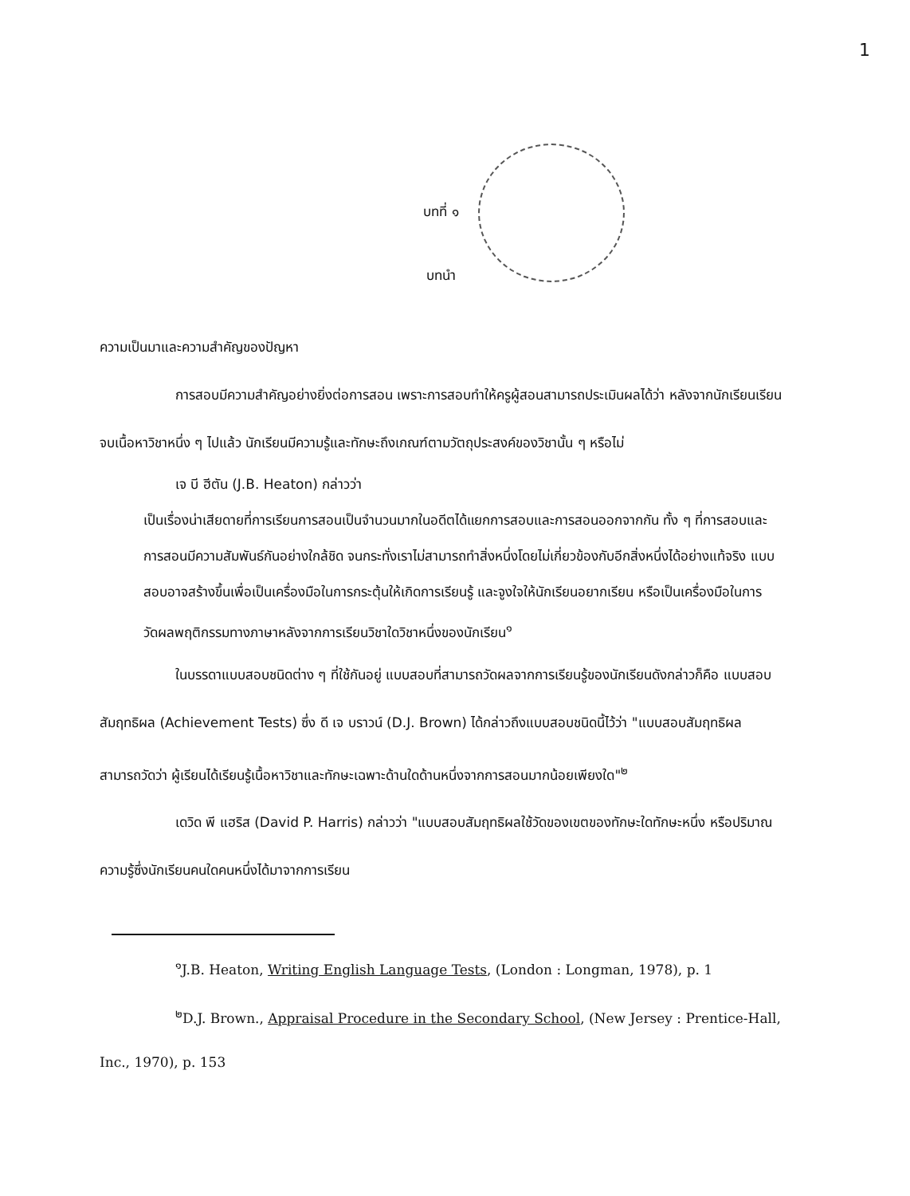1
บทที่ ๑
บทนำ
ความเป็นมาและความสำคัญของปัญหา
การสอบมีความสำคัญอย่างยิ่งต่อการสอน เพราะการสอบทำให้ครูผู้สอนสามารถประเมินผลได้ว่า หลังจากนักเรียนเรียนจบเนื้อหาวิชาหนึ่ง ๆ ไปแล้ว นักเรียนมีความรู้และทักษะถึงเกณฑ์ตามวัตถุประสงค์ของวิชานั้น ๆ หรือไม่
เจ บี ฮีตัน (J.B. Heaton) กล่าวว่า
เป็นเรื่องน่าเสียดายที่การเรียนการสอนเป็นจำนวนมากในอดีตได้แยกการสอบและการสอนออกจากกัน ทั้ง ๆ ที่การสอบและการสอนมีความสัมพันธ์กันอย่างใกล้ชิด จนกระทั่งเราไม่สามารถทำสิ่งหนึ่งโดยไม่เกี่ยวข้องกับอีกสิ่งหนึ่งได้อย่างแท้จริง แบบสอบอาจสร้างขึ้นเพื่อเป็นเครื่องมือในการกระตุ้นให้เกิดการเรียนรู้ และจูงใจให้นักเรียนอยากเรียน หรือเป็นเครื่องมือในการวัดผลพฤติกรรมทางภาษาหลังจากการเรียนวิชาใดวิชาหนึ่งของนักเรียน<sup>๑</sup>
ในบรรดาแบบสอบชนิดต่าง ๆ ที่ใช้กันอยู่ แบบสอบที่สามารถวัดผลจากการเรียนรู้ของนักเรียนดังกล่าวก็คือ แบบสอบสัมฤทธิผล (Achievement Tests) ซึ่ง ดี เจ บราวน์ (D.J. Brown) ได้กล่าวถึงแบบสอบชนิดนี้ไว้ว่า "แบบสอบสัมฤทธิผลสามารถวัดว่า ผู้เรียนได้เรียนรู้เนื้อหาวิชาและทักษะเฉพาะด้านใดด้านหนึ่งจากการสอนมากน้อยเพียงใด"<sup>๒</sup>
เดวิด พี แฮริส (David P. Harris) กล่าวว่า "แบบสอบสัมฤทธิผลใช้วัดของเขตของทักษะใดทักษะหนึ่ง หรือปริมาณความรู้ซึ่งนักเรียนคนใดคนหนึ่งได้มาจากการเรียน
<sup>๑</sup> J.B. Heaton, Writing English Language Tests, (London : Longman, 1978), p. 1
<sup>๒</sup> D.J. Brown., Appraisal Procedure in the Secondary School, (New Jersey : Prentice-Hall, Inc., 1970), p. 153